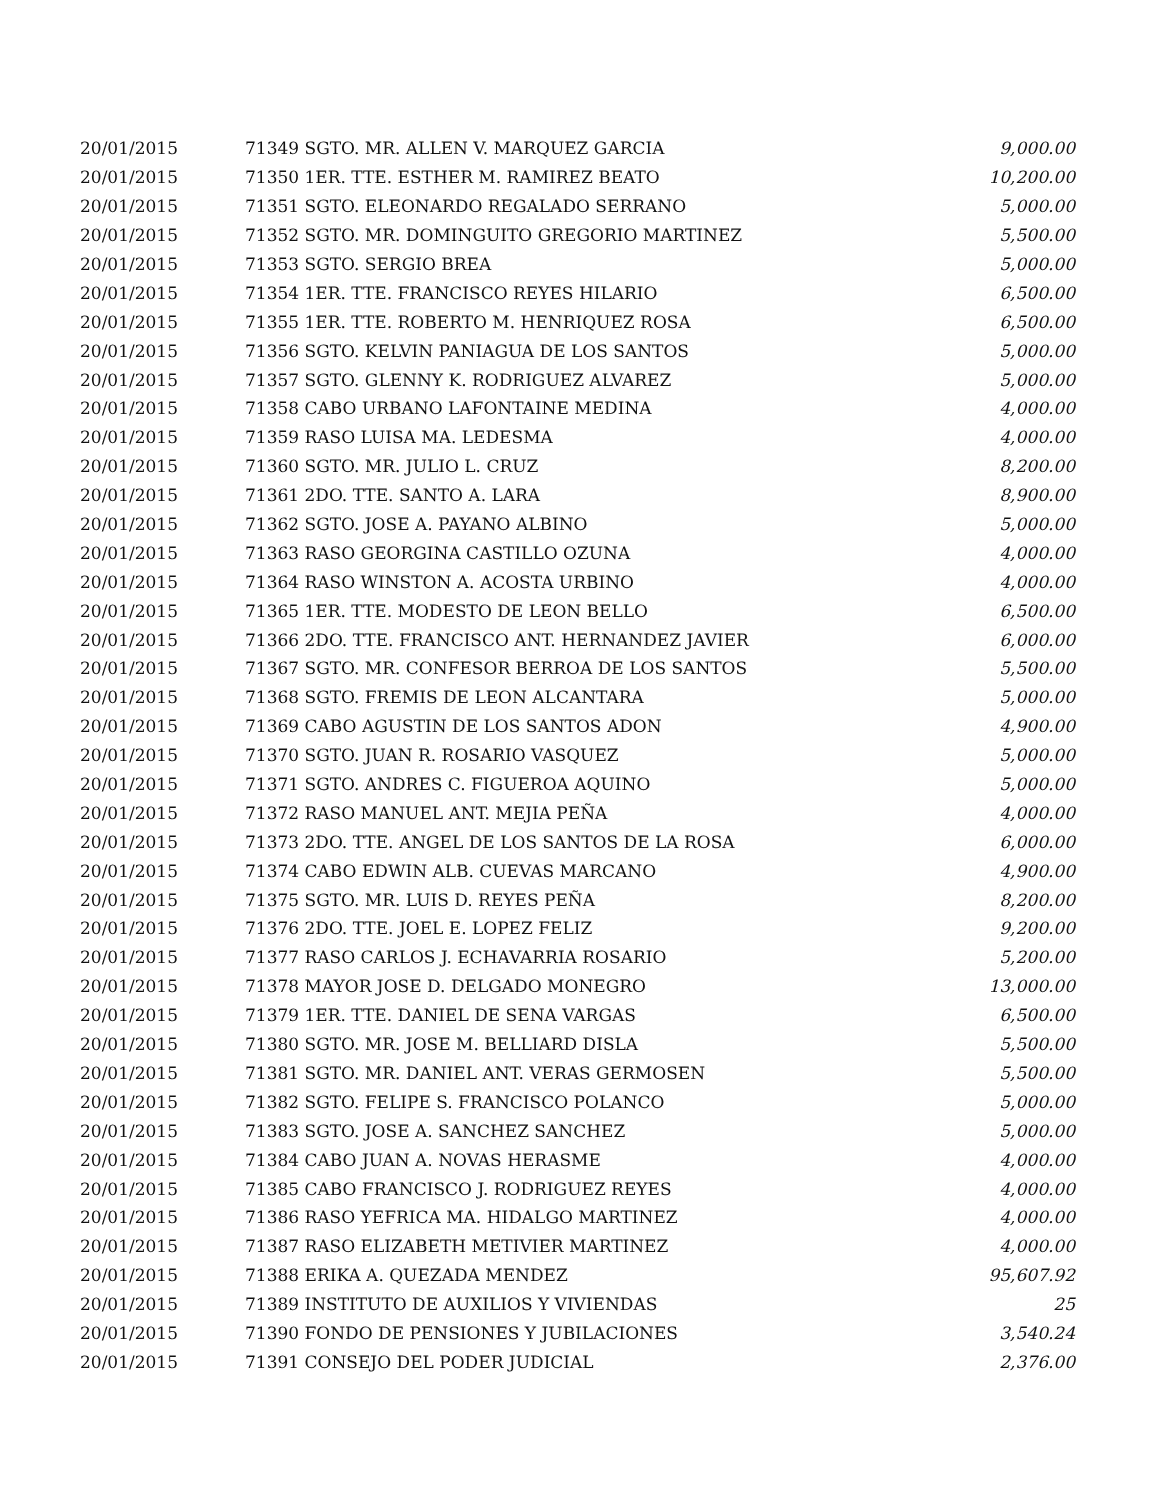| 20/01/2015 | 71349 SGTO. MR. ALLEN V. MARQUEZ GARCIA | 9,000.00 |
| 20/01/2015 | 71350 1ER. TTE. ESTHER M. RAMIREZ BEATO | 10,200.00 |
| 20/01/2015 | 71351 SGTO. ELEONARDO REGALADO SERRANO | 5,000.00 |
| 20/01/2015 | 71352 SGTO. MR. DOMINGUITO GREGORIO MARTINEZ | 5,500.00 |
| 20/01/2015 | 71353 SGTO. SERGIO BREA | 5,000.00 |
| 20/01/2015 | 71354 1ER. TTE. FRANCISCO REYES HILARIO | 6,500.00 |
| 20/01/2015 | 71355 1ER. TTE. ROBERTO M. HENRIQUEZ ROSA | 6,500.00 |
| 20/01/2015 | 71356 SGTO. KELVIN PANIAGUA DE LOS SANTOS | 5,000.00 |
| 20/01/2015 | 71357 SGTO. GLENNY K. RODRIGUEZ ALVAREZ | 5,000.00 |
| 20/01/2015 | 71358 CABO URBANO LAFONTAINE MEDINA | 4,000.00 |
| 20/01/2015 | 71359 RASO LUISA MA. LEDESMA | 4,000.00 |
| 20/01/2015 | 71360 SGTO. MR. JULIO L. CRUZ | 8,200.00 |
| 20/01/2015 | 71361 2DO. TTE. SANTO A. LARA | 8,900.00 |
| 20/01/2015 | 71362 SGTO. JOSE A. PAYANO ALBINO | 5,000.00 |
| 20/01/2015 | 71363 RASO GEORGINA CASTILLO OZUNA | 4,000.00 |
| 20/01/2015 | 71364 RASO WINSTON A. ACOSTA URBINO | 4,000.00 |
| 20/01/2015 | 71365 1ER. TTE. MODESTO DE LEON BELLO | 6,500.00 |
| 20/01/2015 | 71366 2DO. TTE. FRANCISCO ANT. HERNANDEZ JAVIER | 6,000.00 |
| 20/01/2015 | 71367 SGTO. MR. CONFESOR BERROA DE LOS SANTOS | 5,500.00 |
| 20/01/2015 | 71368 SGTO. FREMIS DE LEON ALCANTARA | 5,000.00 |
| 20/01/2015 | 71369 CABO AGUSTIN DE LOS SANTOS ADON | 4,900.00 |
| 20/01/2015 | 71370 SGTO. JUAN R. ROSARIO VASQUEZ | 5,000.00 |
| 20/01/2015 | 71371 SGTO. ANDRES C. FIGUEROA AQUINO | 5,000.00 |
| 20/01/2015 | 71372 RASO MANUEL ANT. MEJIA PEÑA | 4,000.00 |
| 20/01/2015 | 71373 2DO. TTE. ANGEL DE LOS SANTOS DE LA ROSA | 6,000.00 |
| 20/01/2015 | 71374 CABO EDWIN ALB. CUEVAS MARCANO | 4,900.00 |
| 20/01/2015 | 71375 SGTO. MR. LUIS D. REYES PEÑA | 8,200.00 |
| 20/01/2015 | 71376 2DO. TTE. JOEL E. LOPEZ FELIZ | 9,200.00 |
| 20/01/2015 | 71377 RASO CARLOS J. ECHAVARRIA ROSARIO | 5,200.00 |
| 20/01/2015 | 71378 MAYOR JOSE D. DELGADO MONEGRO | 13,000.00 |
| 20/01/2015 | 71379 1ER. TTE. DANIEL DE SENA VARGAS | 6,500.00 |
| 20/01/2015 | 71380 SGTO. MR. JOSE M. BELLIARD DISLA | 5,500.00 |
| 20/01/2015 | 71381 SGTO. MR. DANIEL ANT. VERAS GERMOSEN | 5,500.00 |
| 20/01/2015 | 71382 SGTO. FELIPE S. FRANCISCO POLANCO | 5,000.00 |
| 20/01/2015 | 71383 SGTO. JOSE A. SANCHEZ SANCHEZ | 5,000.00 |
| 20/01/2015 | 71384 CABO JUAN A. NOVAS HERASME | 4,000.00 |
| 20/01/2015 | 71385 CABO FRANCISCO J. RODRIGUEZ REYES | 4,000.00 |
| 20/01/2015 | 71386 RASO YEFRICA MA. HIDALGO MARTINEZ | 4,000.00 |
| 20/01/2015 | 71387 RASO ELIZABETH METIVIER MARTINEZ | 4,000.00 |
| 20/01/2015 | 71388 ERIKA A. QUEZADA MENDEZ | 95,607.92 |
| 20/01/2015 | 71389 INSTITUTO DE AUXILIOS Y VIVIENDAS | 25 |
| 20/01/2015 | 71390 FONDO DE PENSIONES Y JUBILACIONES | 3,540.24 |
| 20/01/2015 | 71391 CONSEJO DEL PODER JUDICIAL | 2,376.00 |